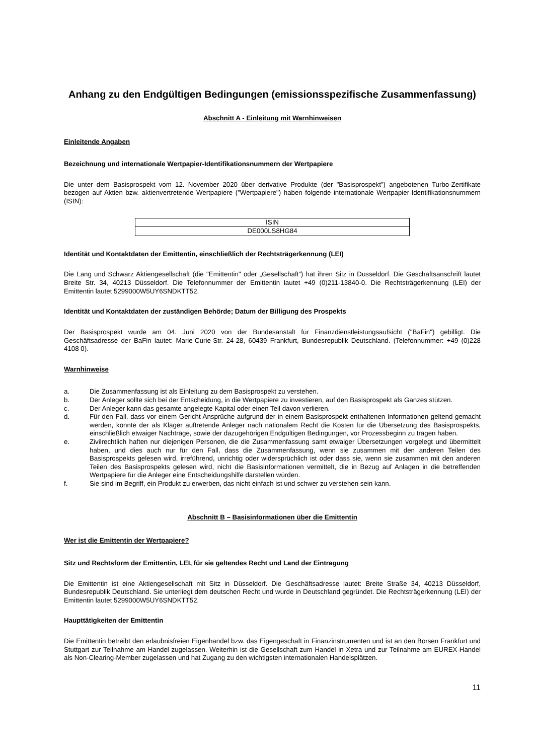Anhang zu den Endgültigen Bedingungen (emissionsspezifische Zusammenfassung)
Abschnitt A - Einleitung mit Warnhinweisen
Einleitende Angaben
Bezeichnung und internationale Wertpapier-Identifikationsnummern der Wertpapiere
Die unter dem Basisprospekt vom 12. November 2020 über derivative Produkte (der "Basisprospekt") angebotenen Turbo-Zertifikate bezogen auf Aktien bzw. aktienvertretende Wertpapiere ("Wertpapiere") haben folgende internationale Wertpapier-Identifikationsnummern (ISIN):
| ISIN |
| DE000LS8HG84 |
Identität und Kontaktdaten der Emittentin, einschließlich der Rechtsträgerkennung (LEI)
Die Lang und Schwarz Aktiengesellschaft (die "Emittentin" oder „Gesellschaft“) hat ihren Sitz in Düsseldorf. Die Geschäftsanschrift lautet Breite Str. 34, 40213 Düsseldorf. Die Telefonnummer der Emittentin lautet +49 (0)211-13840-0. Die Rechtsträgerkennung (LEI) der Emittentin lautet 5299000W5UY6SNDKTT52.
Identität und Kontaktdaten der zuständigen Behörde; Datum der Billigung des Prospekts
Der Basisprospekt wurde am 04. Juni 2020 von der Bundesanstalt für Finanzdienstleistungsaufsicht ("BaFin") gebilligt. Die Geschäftsadresse der BaFin lautet: Marie-Curie-Str. 24-28, 60439 Frankfurt, Bundesrepublik Deutschland. (Telefonnummer: +49 (0)228 4108 0).
Warnhinweise
a. Die Zusammenfassung ist als Einleitung zu dem Basisprospekt zu verstehen.
b. Der Anleger sollte sich bei der Entscheidung, in die Wertpapiere zu investieren, auf den Basisprospekt als Ganzes stützen.
c. Der Anleger kann das gesamte angelegte Kapital oder einen Teil davon verlieren.
d. Für den Fall, dass vor einem Gericht Ansprüche aufgrund der in einem Basisprospekt enthaltenen Informationen geltend gemacht werden, könnte der als Kläger auftretende Anleger nach nationalem Recht die Kosten für die Übersetzung des Basisprospekts, einschließlich etwaiger Nachträge, sowie der dazugehörigen Endgültigen Bedingungen, vor Prozessbeginn zu tragen haben.
e. Zivilrechtlich haften nur diejenigen Personen, die die Zusammenfassung samt etwaiger Übersetzungen vorgelegt und übermittelt haben, und dies auch nur für den Fall, dass die Zusammenfassung, wenn sie zusammen mit den anderen Teilen des Basisprospekts gelesen wird, irreführend, unrichtig oder widersprüchlich ist oder dass sie, wenn sie zusammen mit den anderen Teilen des Basisprospekts gelesen wird, nicht die Basisinformationen vermittelt, die in Bezug auf Anlagen in die betreffenden Wertpapiere für die Anleger eine Entscheidungshilfe darstellen würden.
f. Sie sind im Begriff, ein Produkt zu erwerben, das nicht einfach ist und schwer zu verstehen sein kann.
Abschnitt B – Basisinformationen über die Emittentin
Wer ist die Emittentin der Wertpapiere?
Sitz und Rechtsform der Emittentin, LEI, für sie geltendes Recht und Land der Eintragung
Die Emittentin ist eine Aktiengesellschaft mit Sitz in Düsseldorf. Die Geschäftsadresse lautet: Breite Straße 34, 40213 Düsseldorf, Bundesrepublik Deutschland. Sie unterliegt dem deutschen Recht und wurde in Deutschland gegründet. Die Rechtsträgerkennung (LEI) der Emittentin lautet 5299000W5UY6SNDKTT52.
Haupttätigkeiten der Emittentin
Die Emittentin betreibt den erlaubnisfreien Eigenhandel bzw. das Eigengeschäft in Finanzinstrumenten und ist an den Börsen Frankfurt und Stuttgart zur Teilnahme am Handel zugelassen. Weiterhin ist die Gesellschaft zum Handel in Xetra und zur Teilnahme am EUREX-Handel als Non-Clearing-Member zugelassen und hat Zugang zu den wichtigsten internationalen Handelsplätzen.
11